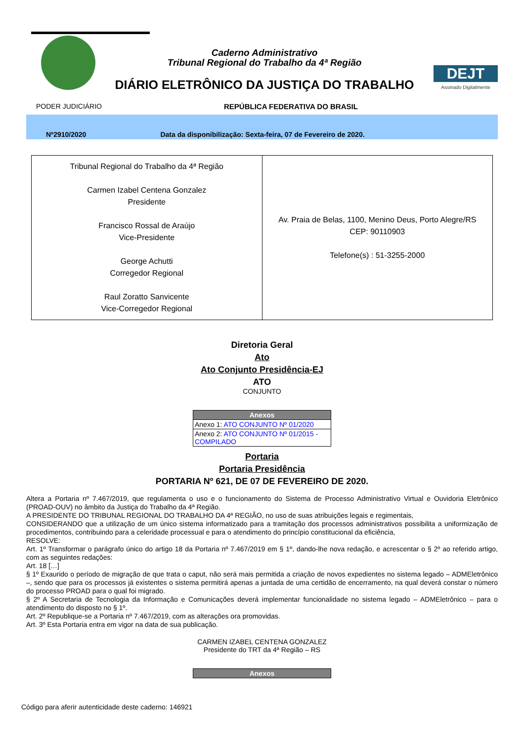Caderno Administrativo
Tribunal Regional do Trabalho da 4ª Região
DIÁRIO ELETRÔNICO DA JUSTIÇA DO TRABALHO
DEJT
Assinado Digitalmente
PODER JUDICIÁRIO REPÚBLICA FEDERATIVA DO BRASIL
Nº2910/2020 Data da disponibilização: Sexta-feira, 07 de Fevereiro de 2020.
| Tribunal Regional do Trabalho da 4ª Região Carmen Izabel Centena Gonzalez Presidente Francisco Rossal de Araújo Vice-Presidente George Achutti Corregedor Regional Raul Zoratto Sanvicente Vice-Corregedor Regional | Av. Praia de Belas, 1100, Menino Deus, Porto Alegre/RS CEP: 90110903 Telefone(s) : 51-3255-2000 |
Diretoria Geral
Ato
Ato Conjunto Presidência-EJ
ATO
CONJUNTO
| Anexos |
| --- |
| Anexo 1: ATO CONJUNTO Nº 01/2020 |
| Anexo 2: ATO CONJUNTO Nº 01/2015 - COMPILADO |
Portaria
Portaria Presidência
PORTARIA Nº 621, DE 07 DE FEVEREIRO DE 2020.
Altera a Portaria nº 7.467/2019, que regulamenta o uso e o funcionamento do Sistema de Processo Administrativo Virtual e Ouvidoria Eletrônico (PROAD-OUV) no âmbito da Justiça do Trabalho da 4ª Região.
A PRESIDENTE DO TRIBUNAL REGIONAL DO TRABALHO DA 4ª REGIÃO, no uso de suas atribuições legais e regimentais,
CONSIDERANDO que a utilização de um único sistema informatizado para a tramitação dos processos administrativos possibilita a uniformização de procedimentos, contribuindo para a celeridade processual e para o atendimento do princípio constitucional da eficiência,
RESOLVE:
Art. 1º Transformar o parágrafo único do artigo 18 da Portaria nº 7.467/2019 em § 1º, dando-lhe nova redação, e acrescentar o § 2º ao referido artigo, com as seguintes redações:
Art. 18 […]
§ 1º Exaurido o período de migração de que trata o caput, não será mais permitida a criação de novos expedientes no sistema legado – ADMEletrônico –, sendo que para os processos já existentes o sistema permitirá apenas a juntada de uma certidão de encerramento, na qual deverá constar o número do processo PROAD para o qual foi migrado.
§ 2º A Secretaria de Tecnologia da Informação e Comunicações deverá implementar funcionalidade no sistema legado – ADMEletrônico – para o atendimento do disposto no § 1º.
Art. 2º Republique-se a Portaria nº 7.467/2019, com as alterações ora promovidas.
Art. 3º Esta Portaria entra em vigor na data de sua publicação.
CARMEN IZABEL CENTENA GONZALEZ
Presidente do TRT da 4ª Região – RS
| Anexos |
| --- |
Código para aferir autenticidade deste caderno: 146921